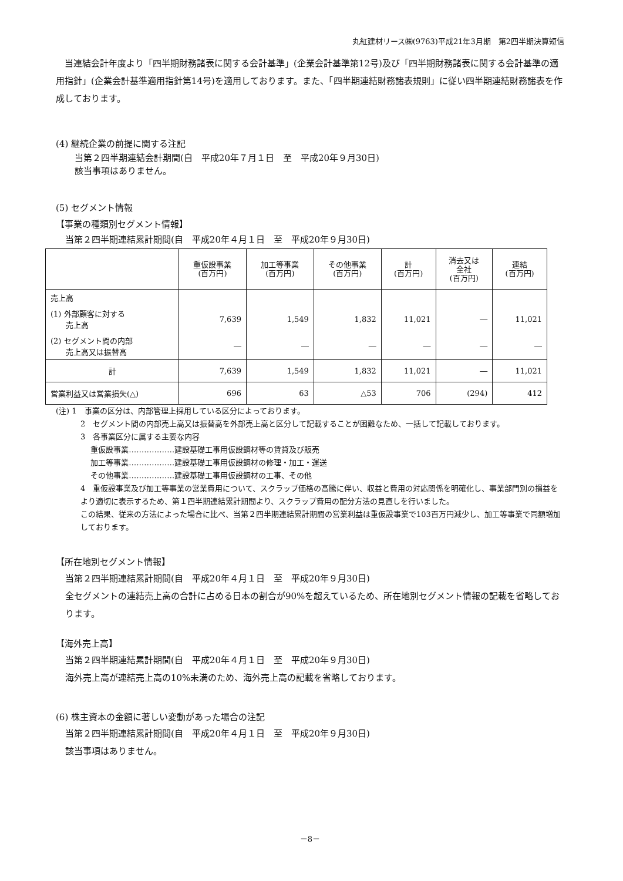丸紅建材リース㈱(9763)平成21年3月期　第2四半期決算短信
　当連結会計年度より「四半期財務諸表に関する会計基準」(企業会計基準第12号)及び「四半期財務諸表に関する会計基準の適用指針」(企業会計基準適用指針第14号)を適用しております。また、「四半期連結財務諸表規則」に従い四半期連結財務諸表を作成しております。
(4) 継続企業の前提に関する注記
当第２四半期連結会計期間(自　平成20年７月１日　至　平成20年９月30日)
該当事項はありません。
(5) セグメント情報
【事業の種類別セグメント情報】
当第２四半期連結累計期間(自　平成20年４月１日　至　平成20年９月30日)
| | 重仮設事業 (百万円) | 加工等事業 (百万円) | その他事業 (百万円) | 計 (百万円) | 消去又は 全社 (百万円) | 連結 (百万円) |
| --- | --- | --- | --- | --- | --- | --- |
| 売上高 | | | | | | |
| (1) 外部顧客に対する 売上高 | 7,639 | 1,549 | 1,832 | 11,021 | ― | 11,021 |
| (2) セグメント間の内部 売上高又は振替高 | ― | ― | ― | ― | ― | ― |
| 計 | 7,639 | 1,549 | 1,832 | 11,021 | ― | 11,021 |
| 営業利益又は営業損失(△) | 696 | 63 | △53 | 706 | (294) | 412 |
(注) 1　事業の区分は、内部管理上採用している区分によっております。
2　セグメント間の内部売上高又は振替高を外部売上高と区分して記載することが困難なため、一括して記載しております。
3　各事業区分に属する主要な内容
　 重仮設事業………………建設基礎工事用仮設鋼材等の賃貸及び販売
　 加工等事業………………建設基礎工事用仮設鋼材の修理・加工・運送
　 その他事業………………建設基礎工事用仮設鋼材の工事、その他
4　重仮設事業及び加工等事業の営業費用について、スクラップ価格の高騰に伴い、収益と費用の対応関係を明確化し、事業部門別の損益をより適切に表示するため、第１四半期連結累計期間より、スクラップ費用の配分方法の見直しを行いました。
この結果、従来の方法によった場合に比べ、当第２四半期連結累計期間の営業利益は重仮設事業で103百万円減少し、加工等事業で同額増加しております。
【所在地別セグメント情報】
当第２四半期連結累計期間(自　平成20年４月１日　至　平成20年９月30日)
全セグメントの連結売上高の合計に占める日本の割合が90%を超えているため、所在地別セグメント情報の記載を省略しております。
【海外売上高】
当第２四半期連結累計期間(自　平成20年４月１日　至　平成20年９月30日)
海外売上高が連結売上高の10%未満のため、海外売上高の記載を省略しております。
(6) 株主資本の金額に著しい変動があった場合の注記
当第２四半期連結累計期間(自　平成20年４月１日　至　平成20年９月30日)
該当事項はありません。
－8－